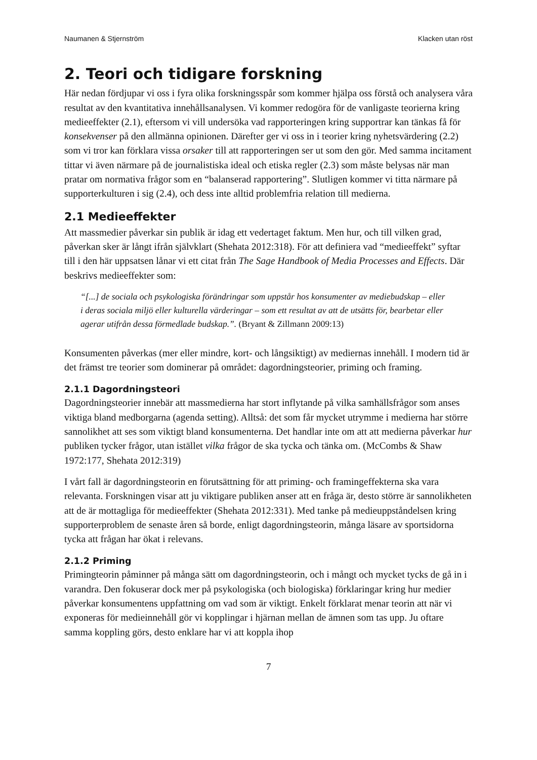Naumanen & Stjernström Klacken utan röst
2. Teori och tidigare forskning
Här nedan fördjupar vi oss i fyra olika forskningsspår som kommer hjälpa oss förstå och analysera våra resultat av den kvantitativa innehållsanalysen. Vi kommer redogöra för de vanligaste teorierna kring medieeffekter (2.1), eftersom vi vill undersöka vad rapporteringen kring supportrar kan tänkas få för konsekvenser på den allmänna opinionen. Därefter ger vi oss in i teorier kring nyhetsvärdering (2.2) som vi tror kan förklara vissa orsaker till att rapporteringen ser ut som den gör. Med samma incitament tittar vi även närmare på de journalistiska ideal och etiska regler (2.3) som måste belysas när man pratar om normativa frågor som en “balanserad rapportering”. Slutligen kommer vi titta närmare på supporterkulturen i sig (2.4), och dess inte alltid problemfria relation till medierna.
2.1 Medieeffekter
Att massmedier påverkar sin publik är idag ett vedertaget faktum. Men hur, och till vilken grad, påverkan sker är långt ifrån självklart (Shehata 2012:318). För att definiera vad “medieeffekt” syftar till i den här uppsatsen lånar vi ett citat från The Sage Handbook of Media Processes and Effects. Där beskrivs medieeffekter som:
“[...] de sociala och psykologiska förändringar som uppstår hos konsumenter av mediebudskap – eller i deras sociala miljö eller kulturella värderingar – som ett resultat av att de utsätts för, bearbetar eller agerar utifrån dessa förmedlade budskap.”. (Bryant & Zillmann 2009:13)
Konsumenten påverkas (mer eller mindre, kort- och långsiktigt) av mediernas innehåll. I modern tid är det främst tre teorier som dominerar på området: dagordningsteorier, priming och framing.
2.1.1 Dagordningsteori
Dagordningsteorier innebär att massmedierna har stort inflytande på vilka samhällsfrågor som anses viktiga bland medborgarna (agenda setting). Alltså: det som får mycket utrymme i medierna har större sannolikhet att ses som viktigt bland konsumenterna. Det handlar inte om att att medierna påverkar hur publiken tycker frågor, utan istället vilka frågor de ska tycka och tänka om. (McCombs & Shaw 1972:177, Shehata 2012:319)
I vårt fall är dagordningsteorin en förutsättning för att priming- och framingeffekterna ska vara relevanta. Forskningen visar att ju viktigare publiken anser att en fråga är, desto större är sannolikheten att de är mottagliga för medieeffekter (Shehata 2012:331). Med tanke på medieuppståndelsen kring supporterproblem de senaste åren så borde, enligt dagordningsteorin, många läsare av sportsidorna tycka att frågan har ökat i relevans.
2.1.2 Priming
Primingteorin påminner på många sätt om dagordningsteorin, och i mångt och mycket tycks de gå in i varandra. Den fokuserar dock mer på psykologiska (och biologiska) förklaringar kring hur medier påverkar konsumentens uppfattning om vad som är viktigt. Enkelt förklarat menar teorin att när vi exponeras för medieinnehåll gör vi kopplingar i hjärnan mellan de ämnen som tas upp. Ju oftare samma koppling görs, desto enklare har vi att koppla ihop
7